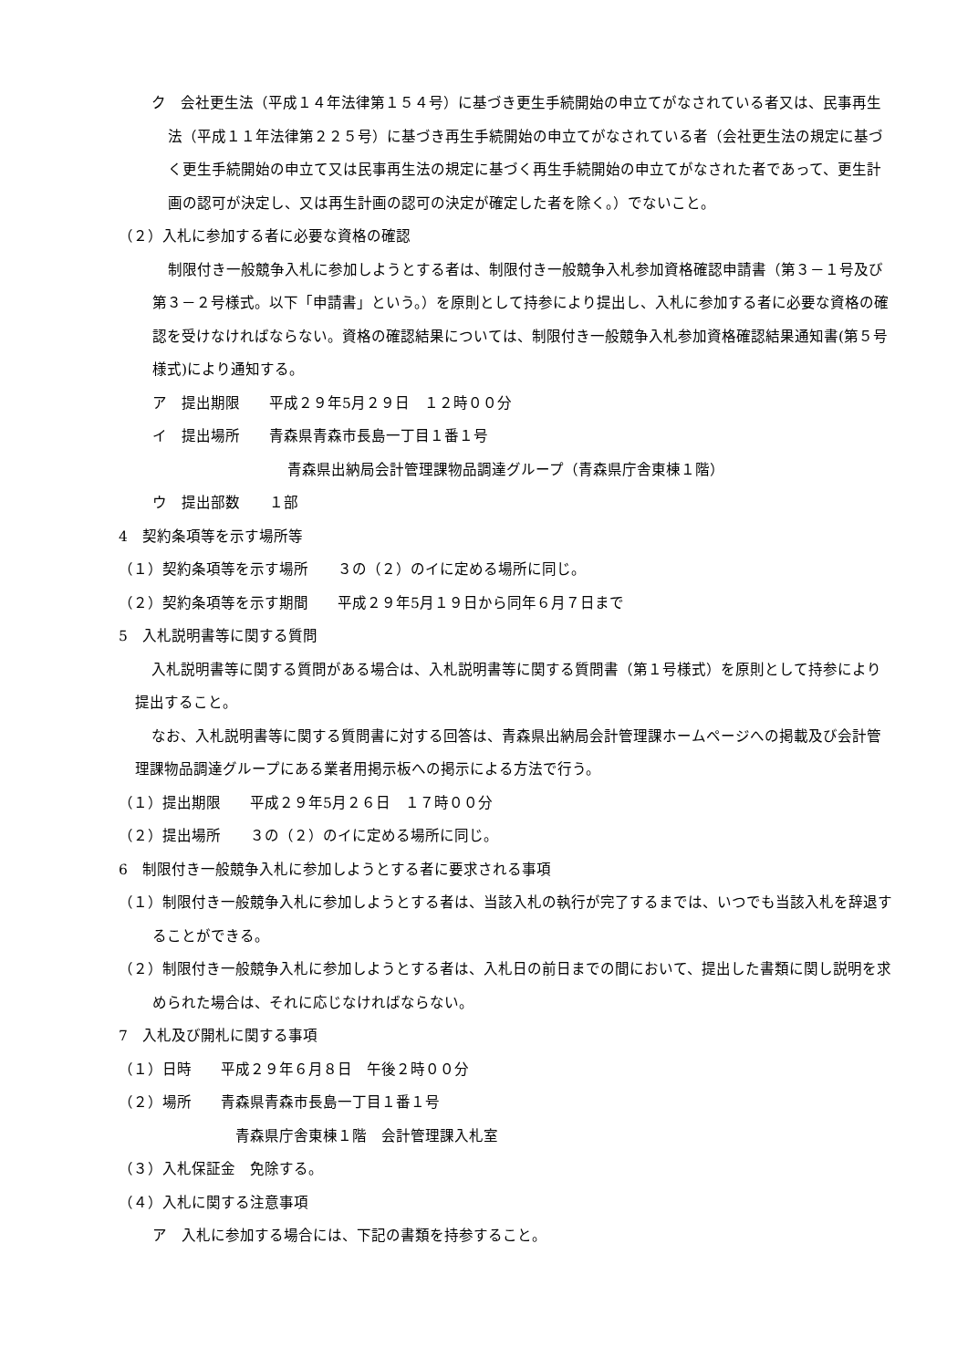ク　会社更生法（平成１４年法律第１５４号）に基づき更生手続開始の申立てがなされている者又は、民事再生法（平成１１年法律第２２５号）に基づき再生手続開始の申立てがなされている者（会社更生法の規定に基づく更生手続開始の申立て又は民事再生法の規定に基づく再生手続開始の申立てがなされた者であって、更生計画の認可が決定し、又は再生計画の認可の決定が確定した者を除く。）でないこと。
（２）入札に参加する者に必要な資格の確認
制限付き一般競争入札に参加しようとする者は、制限付き一般競争入札参加資格確認申請書（第３－１号及び第３－２号様式。以下「申請書」という。）を原則として持参により提出し、入札に参加する者に必要な資格の確認を受けなければならない。資格の確認結果については、制限付き一般競争入札参加資格確認結果通知書(第５号様式)により通知する。
ア　提出期限　　平成２９年5月２９日　１２時００分
イ　提出場所　　青森県青森市長島一丁目１番１号
青森県出納局会計管理課物品調達グループ（青森県庁舎東棟１階）
ウ　提出部数　　１部
4　契約条項等を示す場所等
（１）契約条項等を示す場所　　３の（２）のイに定める場所に同じ。
（２）契約条項等を示す期間　　平成２９年5月１９日から同年６月７日まで
5　入札説明書等に関する質問
入札説明書等に関する質問がある場合は、入札説明書等に関する質問書（第１号様式）を原則として持参により提出すること。
なお、入札説明書等に関する質問書に対する回答は、青森県出納局会計管理課ホームページへの掲載及び会計管理課物品調達グループにある業者用掲示板への掲示による方法で行う。
（１）提出期限　　平成２９年5月２６日　１７時００分
（２）提出場所　　３の（２）のイに定める場所に同じ。
6　制限付き一般競争入札に参加しようとする者に要求される事項
（１）制限付き一般競争入札に参加しようとする者は、当該入札の執行が完了するまでは、いつでも当該入札を辞退することができる。
（２）制限付き一般競争入札に参加しようとする者は、入札日の前日までの間において、提出した書類に関し説明を求められた場合は、それに応じなければならない。
7　入札及び開札に関する事項
（１）日時　　平成２９年６月８日　午後２時００分
（２）場所　　青森県青森市長島一丁目１番１号
青森県庁舎東棟１階　会計管理課入札室
（３）入札保証金　免除する。
（４）入札に関する注意事項
ア　入札に参加する場合には、下記の書類を持参すること。